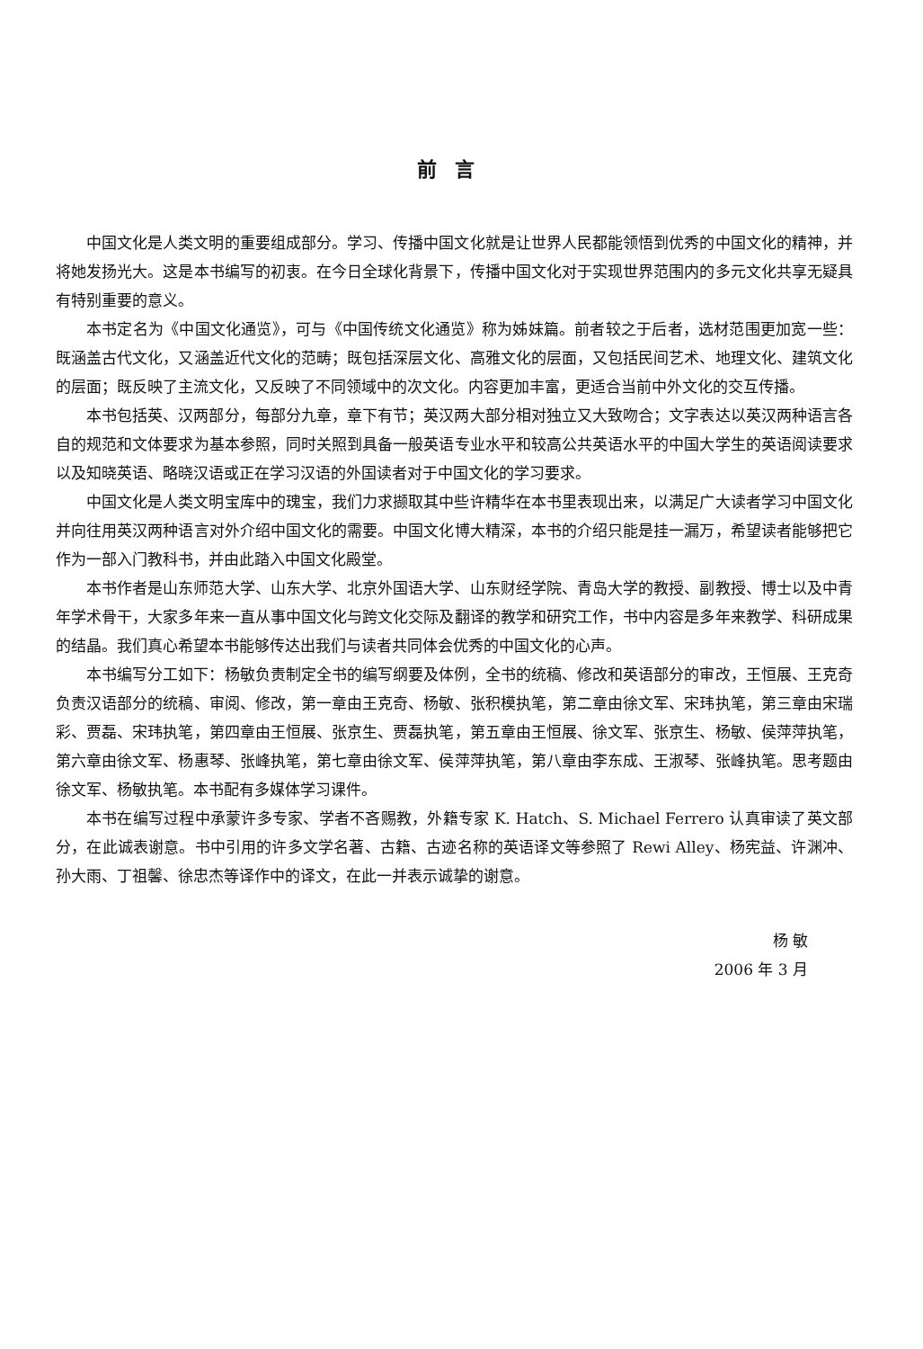前言
中国文化是人类文明的重要组成部分。学习、传播中国文化就是让世界人民都能领悟到优秀的中国文化的精神，并将她发扬光大。这是本书编写的初衷。在今日全球化背景下，传播中国文化对于实现世界范围内的多元文化共享无疑具有特别重要的意义。
本书定名为《中国文化通览》，可与《中国传统文化通览》称为姊妹篇。前者较之于后者，选材范围更加宽一些：既涵盖古代文化，又涵盖近代文化的范畴；既包括深层文化、高雅文化的层面，又包括民间艺术、地理文化、建筑文化的层面；既反映了主流文化，又反映了不同领域中的次文化。内容更加丰富，更适合当前中外文化的交互传播。
本书包括英、汉两部分，每部分九章，章下有节；英汉两大部分相对独立又大致吻合；文字表达以英汉两种语言各自的规范和文体要求为基本参照，同时关照到具备一般英语专业水平和较高公共英语水平的中国大学生的英语阅读要求以及知晓英语、略晓汉语或正在学习汉语的外国读者对于中国文化的学习要求。
中国文化是人类文明宝库中的瑰宝，我们力求撷取其中些许精华在本书里表现出来，以满足广大读者学习中国文化并向往用英汉两种语言对外介绍中国文化的需要。中国文化博大精深，本书的介绍只能是挂一漏万，希望读者能够把它作为一部入门教科书，并由此踏入中国文化殿堂。
本书作者是山东师范大学、山东大学、北京外国语大学、山东财经学院、青岛大学的教授、副教授、博士以及中青年学术骨干，大家多年来一直从事中国文化与跨文化交际及翻译的教学和研究工作，书中内容是多年来教学、科研成果的结晶。我们真心希望本书能够传达出我们与读者共同体会优秀的中国文化的心声。
本书编写分工如下：杨敏负责制定全书的编写纲要及体例，全书的统稿、修改和英语部分的审改，王恒展、王克奇负责汉语部分的统稿、审阅、修改，第一章由王克奇、杨敏、张积模执笔，第二章由徐文军、宋玮执笔，第三章由宋瑞彩、贾磊、宋玮执笔，第四章由王恒展、张京生、贾磊执笔，第五章由王恒展、徐文军、张京生、杨敏、侯萍萍执笔，第六章由徐文军、杨惠琴、张峰执笔，第七章由徐文军、侯萍萍执笔，第八章由李东成、王淑琴、张峰执笔。思考题由徐文军、杨敏执笔。本书配有多媒体学习课件。
本书在编写过程中承蒙许多专家、学者不吝赐教，外籍专家 K. Hatch、S. Michael Ferrero 认真审读了英文部分，在此诚表谢意。书中引用的许多文学名著、古籍、古迹名称的英语译文等参照了 Rewi Alley、杨宪益、许渊冲、孙大雨、丁祖馨、徐忠杰等译作中的译文，在此一并表示诚挚的谢意。
杨 敏
2006 年 3 月